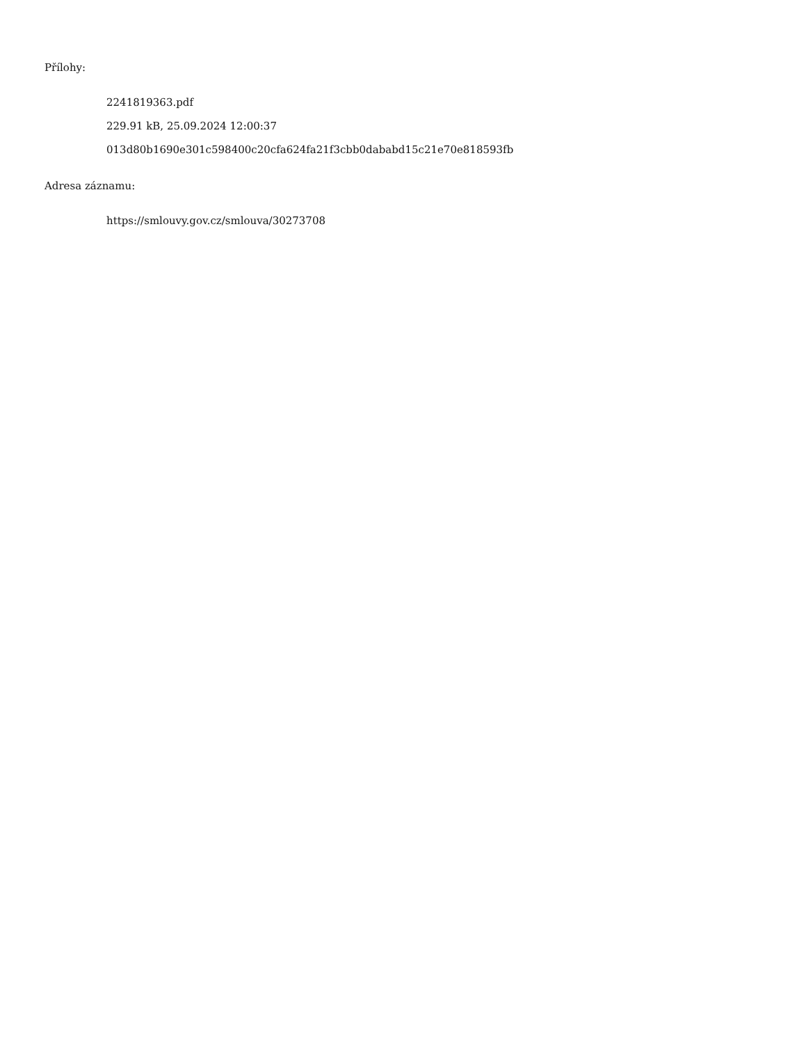Přílohy:
2241819363.pdf
229.91 kB, 25.09.2024 12:00:37
013d80b1690e301c598400c20cfa624fa21f3cbb0dababd15c21e70e818593fb
Adresa záznamu:
https://smlouvy.gov.cz/smlouva/30273708